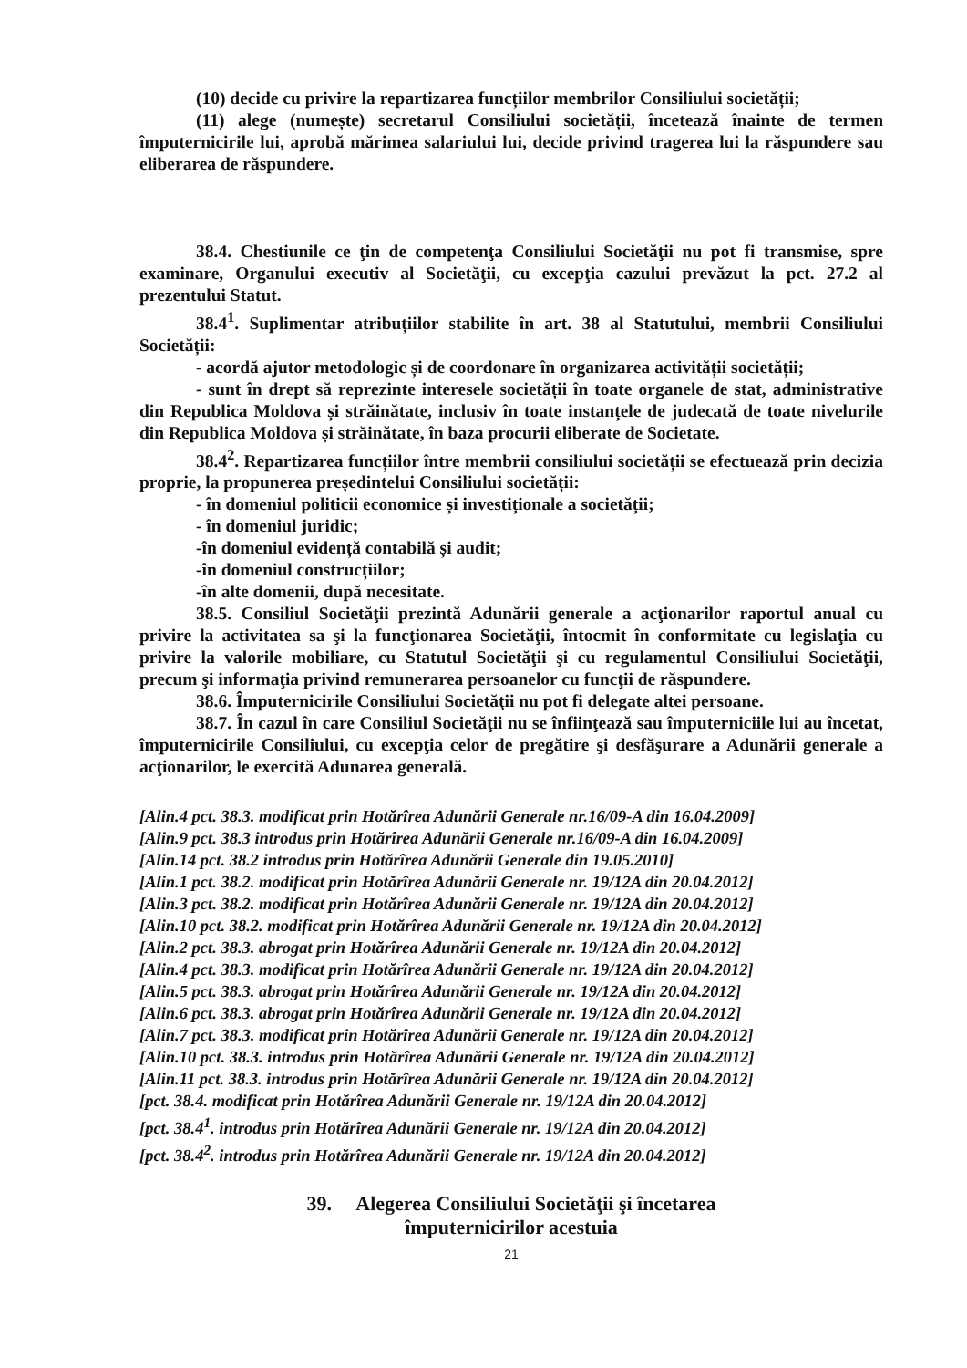(10) decide cu privire la repartizarea funcțiilor membrilor Consiliului societății;
(11) alege (numește) secretarul Consiliului societății, încetează înainte de termen împuternicirile lui, aprobă mărimea salariului lui, decide privind tragerea lui la răspundere sau eliberarea de răspundere.
38.4. Chestiunile ce ţin de competenţa Consiliului Societăţii nu pot fi transmise, spre examinare, Organului executiv al Societăţii, cu excepţia cazului prevăzut la pct. 27.2 al prezentului Statut.
38.4<sup>1</sup>. Suplimentar atribuțiilor stabilite în art. 38 al Statutului, membrii Consiliului Societății:
- acordă ajutor metodologic și de coordonare în organizarea activității societății;
- sunt în drept să reprezinte interesele societății în toate organele de stat, administrative din Republica Moldova și străinătate, inclusiv în toate instanțele de judecată de toate nivelurile din Republica Moldova și străinătate, în baza procurii eliberate de Societate.
38.4<sup>2</sup>. Repartizarea funcțiilor între membrii consiliului societății se efectuează prin decizia proprie, la propunerea președintelui Consiliului societății:
- în domeniul politicii economice și investiționale a societății;
- în domeniul juridic;
-în domeniul evidență contabilă și audit;
-în domeniul construcțiilor;
-în alte domenii, după necesitate.
38.5. Consiliul Societăţii prezintă Adunării generale a acţionarilor raportul anual cu privire la activitatea sa şi la funcţionarea Societăţii, întocmit în conformitate cu legislaţia cu privire la valorile mobiliare, cu Statutul Societăţii şi cu regulamentul Consiliului Societăţii, precum şi informaţia privind remunerarea persoanelor cu funcţii de răspundere.
38.6. Împuternicirile Consiliului Societăţii nu pot fi delegate altei persoane.
38.7. În cazul în care Consiliul Societăţii nu se înfiinţează sau împuterniciile lui au încetat, împuternicirile Consiliului, cu excepţia celor de pregătire şi desfăşurare a Adunării generale a acţionarilor, le exercită Adunarea generală.
[Alin.4 pct. 38.3. modificat prin Hotărîrea Adunării Generale nr.16/09-A din 16.04.2009]
[Alin.9 pct. 38.3 introdus prin Hotărîrea Adunării Generale nr.16/09-A din 16.04.2009]
[Alin.14 pct. 38.2 introdus prin Hotărîrea Adunării Generale din 19.05.2010]
[Alin.1 pct. 38.2. modificat prin Hotărîrea Adunării Generale nr. 19/12A din 20.04.2012]
[Alin.3 pct. 38.2. modificat prin Hotărîrea Adunării Generale nr. 19/12A din 20.04.2012]
[Alin.10 pct. 38.2. modificat prin Hotărîrea Adunării Generale nr. 19/12A din 20.04.2012]
[Alin.2 pct. 38.3. abrogat prin Hotărîrea Adunării Generale nr. 19/12A din 20.04.2012]
[Alin.4 pct. 38.3. modificat prin Hotărîrea Adunării Generale nr. 19/12A din 20.04.2012]
[Alin.5 pct. 38.3. abrogat prin Hotărîrea Adunării Generale nr. 19/12A din 20.04.2012]
[Alin.6 pct. 38.3. abrogat prin Hotărîrea Adunării Generale nr. 19/12A din 20.04.2012]
[Alin.7 pct. 38.3. modificat prin Hotărîrea Adunării Generale nr. 19/12A din 20.04.2012]
[Alin.10 pct. 38.3. introdus prin Hotărîrea Adunării Generale nr. 19/12A din 20.04.2012]
[Alin.11 pct. 38.3. introdus prin Hotărîrea Adunării Generale nr. 19/12A din 20.04.2012]
[pct. 38.4. modificat prin Hotărîrea Adunării Generale nr. 19/12A din 20.04.2012]
[pct. 38.4<sup>1</sup>. introdus prin Hotărîrea Adunării Generale nr. 19/12A din 20.04.2012]
[pct. 38.4<sup>2</sup>. introdus prin Hotărîrea Adunării Generale nr. 19/12A din 20.04.2012]
39. Alegerea Consiliului Societăţii şi încetarea
împuternicirilor acestuia
21